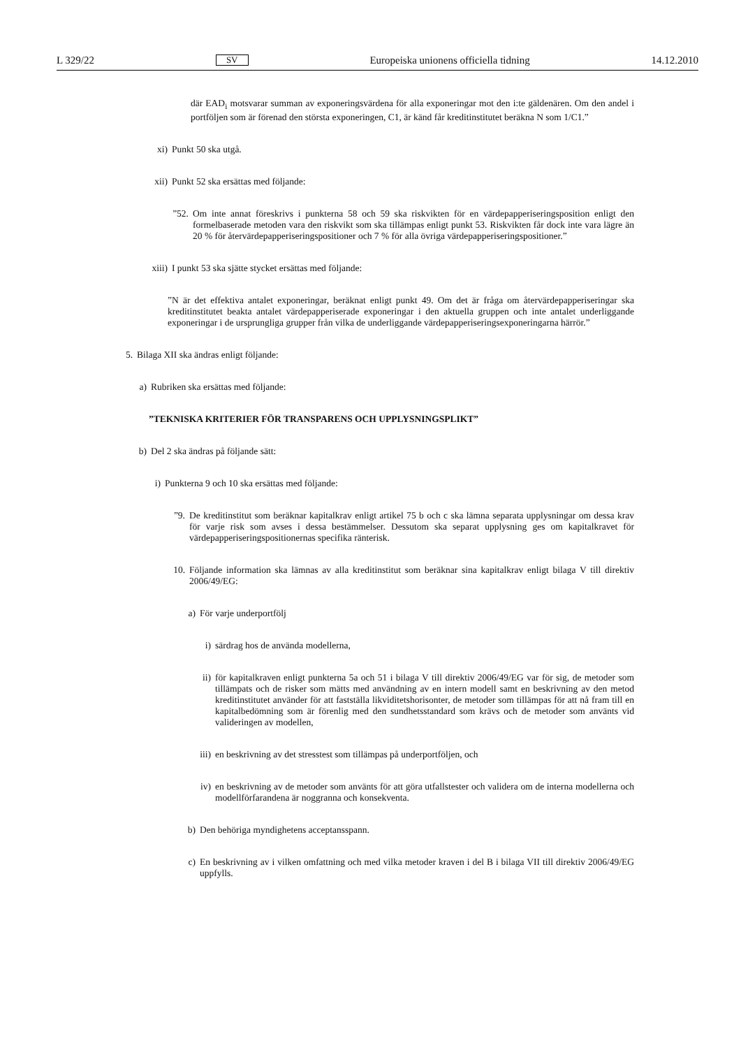L 329/22 SV Europeiska unionens officiella tidning 14.12.2010
där EAD<sub>i</sub> motsvarar summan av exponeringsvärdena för alla exponeringar mot den i:te gäldenären. Om den andel i portföljen som är förenad den största exponeringen, C1, är känd får kreditinstitutet beräkna N som 1/C1.”
xi) Punkt 50 ska utgå.
xii) Punkt 52 ska ersättas med följande:
”52. Om inte annat föreskrivs i punkterna 58 och 59 ska riskvikten för en värdepapperiseringsposition enligt den formelbaserade metoden vara den riskvikt som ska tillämpas enligt punkt 53. Riskvikten får dock inte vara lägre än 20 % för återvärdepapperiseringspositioner och 7 % för alla övriga värdepapperiseringspositioner.”
xiii) I punkt 53 ska sjätte stycket ersättas med följande:
”N är det effektiva antalet exponeringar, beräknat enligt punkt 49. Om det är fråga om återvärdepapperiseringar ska kreditinstitutet beakta antalet värdepapperiserade exponeringar i den aktuella gruppen och inte antalet underliggande exponeringar i de ursprungliga grupper från vilka de underliggande värdepapperiseringsexponeringarna härrör.”
5. Bilaga XII ska ändras enligt följande:
a) Rubriken ska ersättas med följande:
”TEKNISKA KRITERIER FÖR TRANSPARENS OCH UPPLYSNINGSPLIKT”
b) Del 2 ska ändras på följande sätt:
i) Punkterna 9 och 10 ska ersättas med följande:
”9. De kreditinstitut som beräknar kapitalkrav enligt artikel 75 b och c ska lämna separata upplysningar om dessa krav för varje risk som avses i dessa bestämmelser. Dessutom ska separat upplysning ges om kapitalkravet för värdepapperiseringspositionernas specifika ränterisk.
10. Följande information ska lämnas av alla kreditinstitut som beräknar sina kapitalkrav enligt bilaga V till direktiv 2006/49/EG:
a) För varje underportfölj
i) särdrag hos de använda modellerna,
ii) för kapitalkraven enligt punkterna 5a och 51 i bilaga V till direktiv 2006/49/EG var för sig, de metoder som tillämpats och de risker som mätts med användning av en intern modell samt en beskrivning av den metod kreditinstitutet använder för att fastställa likviditetshorisonter, de metoder som tillämpas för att nå fram till en kapitalbedömning som är förenlig med den sundhetsstandard som krävs och de metoder som använts vid valideringen av modellen,
iii) en beskrivning av det stresstest som tillämpas på underportföljen, och
iv) en beskrivning av de metoder som använts för att göra utfallstester och validera om de interna modellerna och modellförfarandena är noggranna och konsekventa.
b) Den behöriga myndighetens acceptansspann.
c) En beskrivning av i vilken omfattning och med vilka metoder kraven i del B i bilaga VII till direktiv 2006/49/EG uppfylls.